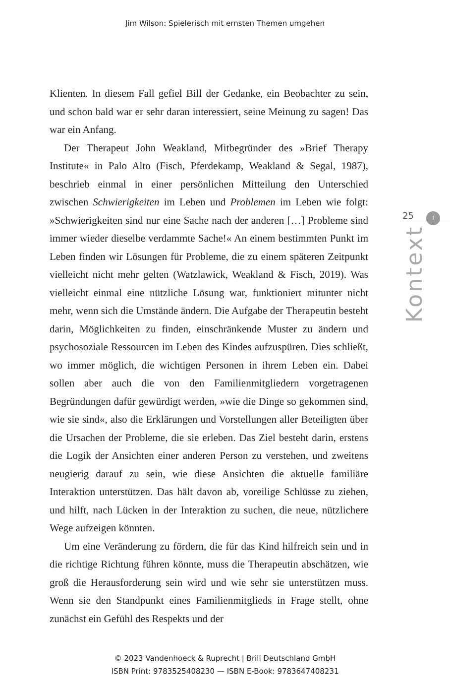Jim Wilson: Spielerisch mit ernsten Themen umgehen
Klienten. In diesem Fall gefiel Bill der Gedanke, ein Beobachter zu sein, und schon bald war er sehr daran interessiert, seine Meinung zu sagen! Das war ein Anfang.
Der Therapeut John Weakland, Mitbegründer des »Brief Therapy Institute« in Palo Alto (Fisch, Pferdekamp, Weakland & Segal, 1987), beschrieb einmal in einer persönlichen Mitteilung den Unterschied zwischen Schwierigkeiten im Leben und Problemen im Leben wie folgt: »Schwierigkeiten sind nur eine Sache nach der anderen […] Probleme sind immer wieder dieselbe verdammte Sache!« An einem bestimmten Punkt im Leben finden wir Lösungen für Probleme, die zu einem späteren Zeitpunkt vielleicht nicht mehr gelten (Watzlawick, Weakland & Fisch, 2019). Was vielleicht einmal eine nützliche Lösung war, funktioniert mitunter nicht mehr, wenn sich die Umstände ändern. Die Aufgabe der Therapeutin besteht darin, Möglichkeiten zu finden, einschränkende Muster zu ändern und psychosoziale Ressourcen im Leben des Kindes aufzuspüren. Dies schließt, wo immer möglich, die wichtigen Personen in ihrem Leben ein. Dabei sollen aber auch die von den Familienmitgliedern vorgetragenen Begründungen dafür gewürdigt werden, »wie die Dinge so gekommen sind, wie sie sind«, also die Erklärungen und Vorstellungen aller Beteiligten über die Ursachen der Probleme, die sie erleben. Das Ziel besteht darin, erstens die Logik der Ansichten einer anderen Person zu verstehen, und zweitens neugierig darauf zu sein, wie diese Ansichten die aktuelle familiäre Interaktion unterstützen. Das hält davon ab, voreilige Schlüsse zu ziehen, und hilft, nach Lücken in der Interaktion zu suchen, die neue, nützlichere Wege aufzeigen könnten.
Um eine Veränderung zu fördern, die für das Kind hilfreich sein und in die richtige Richtung führen könnte, muss die Therapeutin abschätzen, wie groß die Herausforderung sein wird und wie sehr sie unterstützen muss. Wenn sie den Standpunkt eines Familienmitglieds in Frage stellt, ohne zunächst ein Gefühl des Respekts und der
25
I
Kontext
© 2023 Vandenhoeck & Ruprecht | Brill Deutschland GmbH
ISBN Print: 9783525408230 — ISBN E-Book: 9783647408231